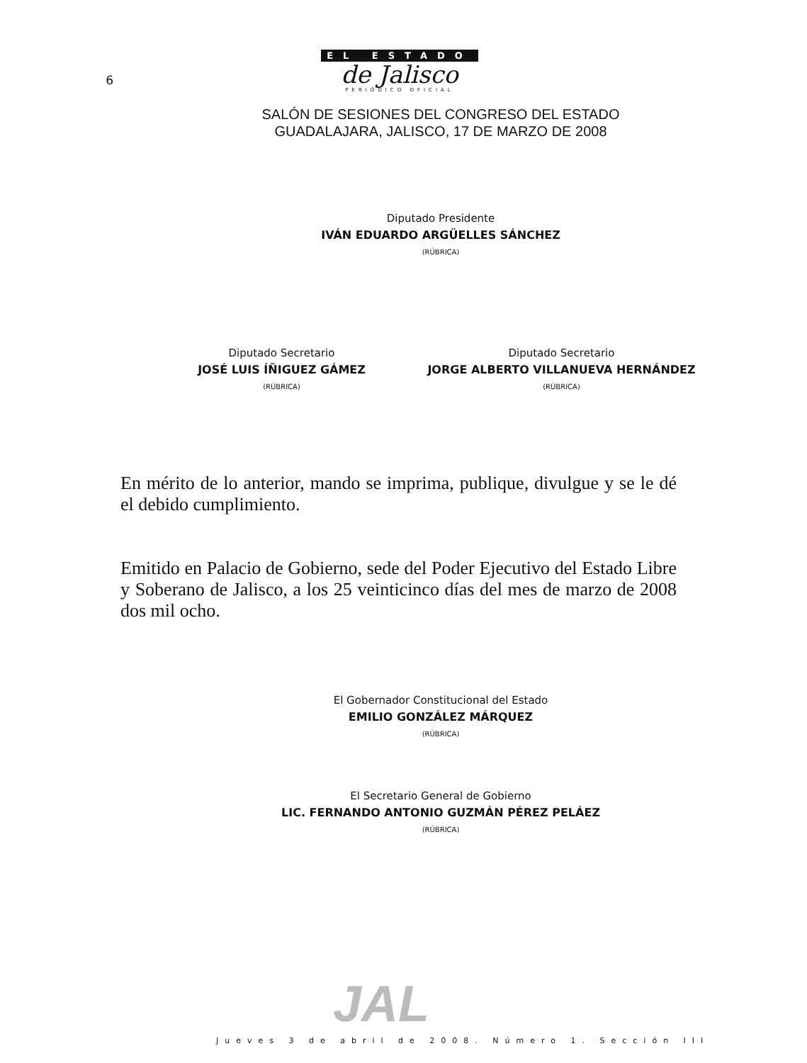6
EL ESTADO
de Jalisco
PERIÓDICO OFICIAL
SALÓN DE SESIONES DEL CONGRESO DEL ESTADO
GUADALAJARA, JALISCO, 17 DE MARZO DE 2008
Diputado Presidente
IVÁN EDUARDO ARGÜELLES SÁNCHEZ
(RÚBRICA)
Diputado Secretario
JOSÉ LUIS ÍÑIGUEZ GÁMEZ
(RÚBRICA)
Diputado Secretario
JORGE ALBERTO VILLANUEVA HERNÁNDEZ
(RÚBRICA)
En mérito de lo anterior, mando se imprima, publique, divulgue y se le dé el debido cumplimiento.
Emitido en Palacio de Gobierno, sede del Poder Ejecutivo del Estado Libre y Soberano de Jalisco, a los 25 veinticinco días del mes de marzo de 2008 dos mil ocho.
El Gobernador Constitucional del Estado
EMILIO GONZÁLEZ MÁRQUEZ
(RÚBRICA)
El Secretario General de Gobierno
LIC. FERNANDO ANTONIO GUZMÁN PÉREZ PELÁEZ
(RÚBRICA)
JAL
Jueves 3 de abril de 2008. Número 1. Sección III